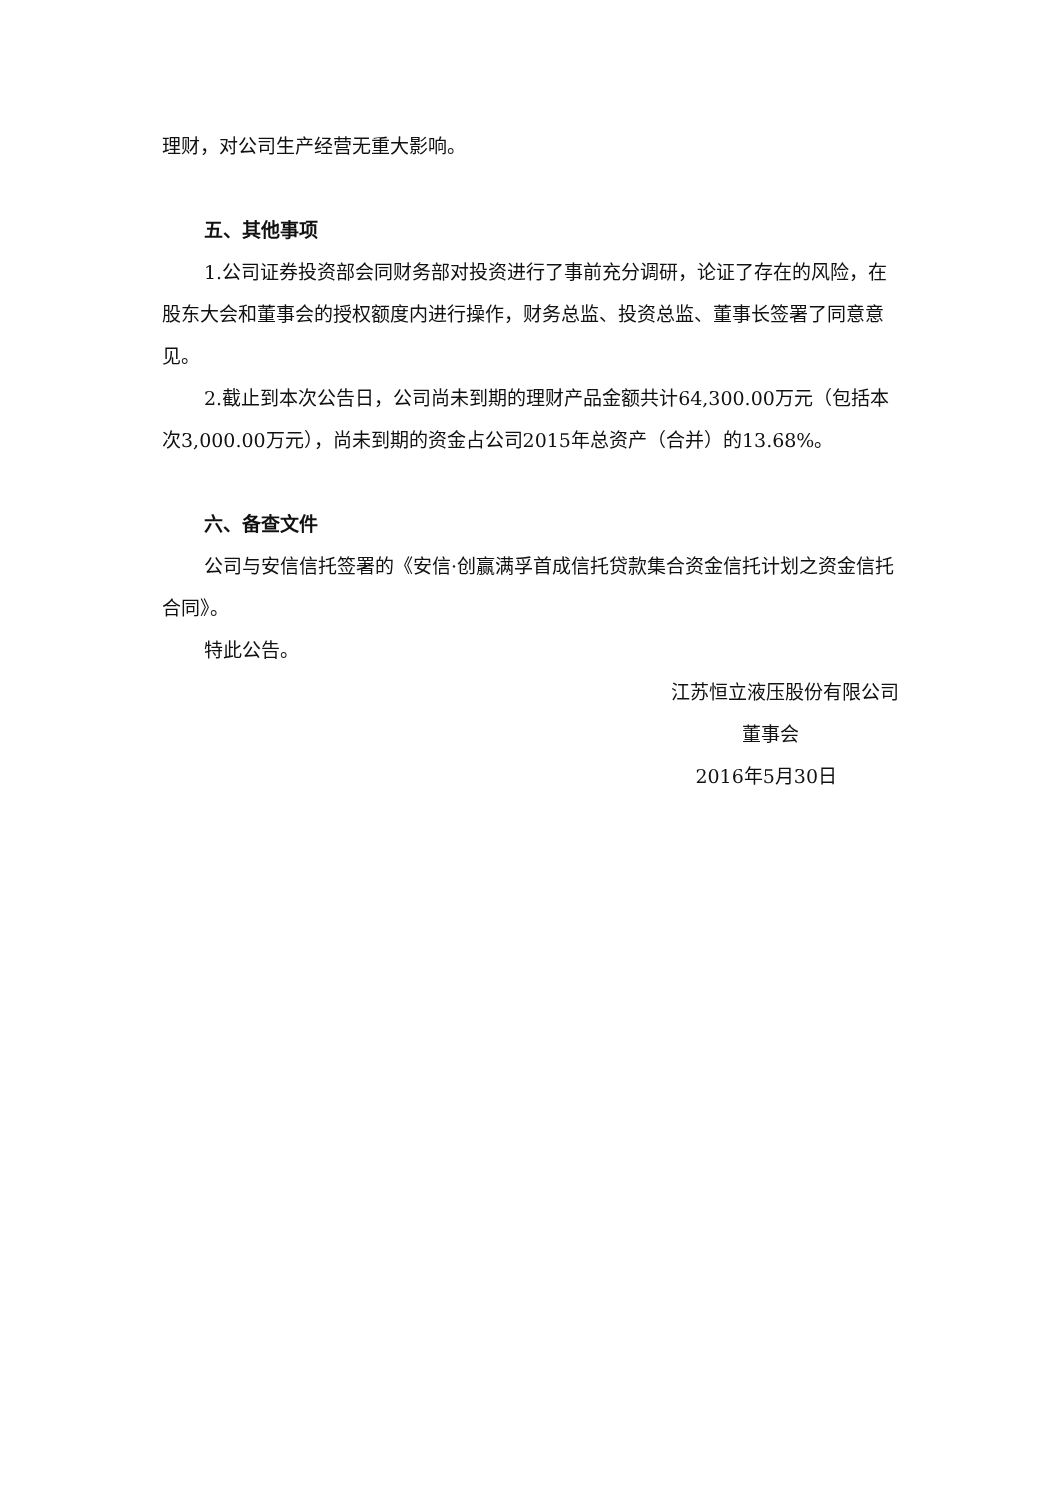理财，对公司生产经营无重大影响。
五、其他事项
1.公司证券投资部会同财务部对投资进行了事前充分调研，论证了存在的风险，在股东大会和董事会的授权额度内进行操作，财务总监、投资总监、董事长签署了同意意见。
2.截止到本次公告日，公司尚未到期的理财产品金额共计64,300.00万元（包括本次3,000.00万元），尚未到期的资金占公司2015年总资产（合并）的13.68%。
六、备查文件
公司与安信信托签署的《安信·创赢满孚首成信托贷款集合资金信托计划之资金信托合同》。
特此公告。
江苏恒立液压股份有限公司
董事会
2016年5月30日